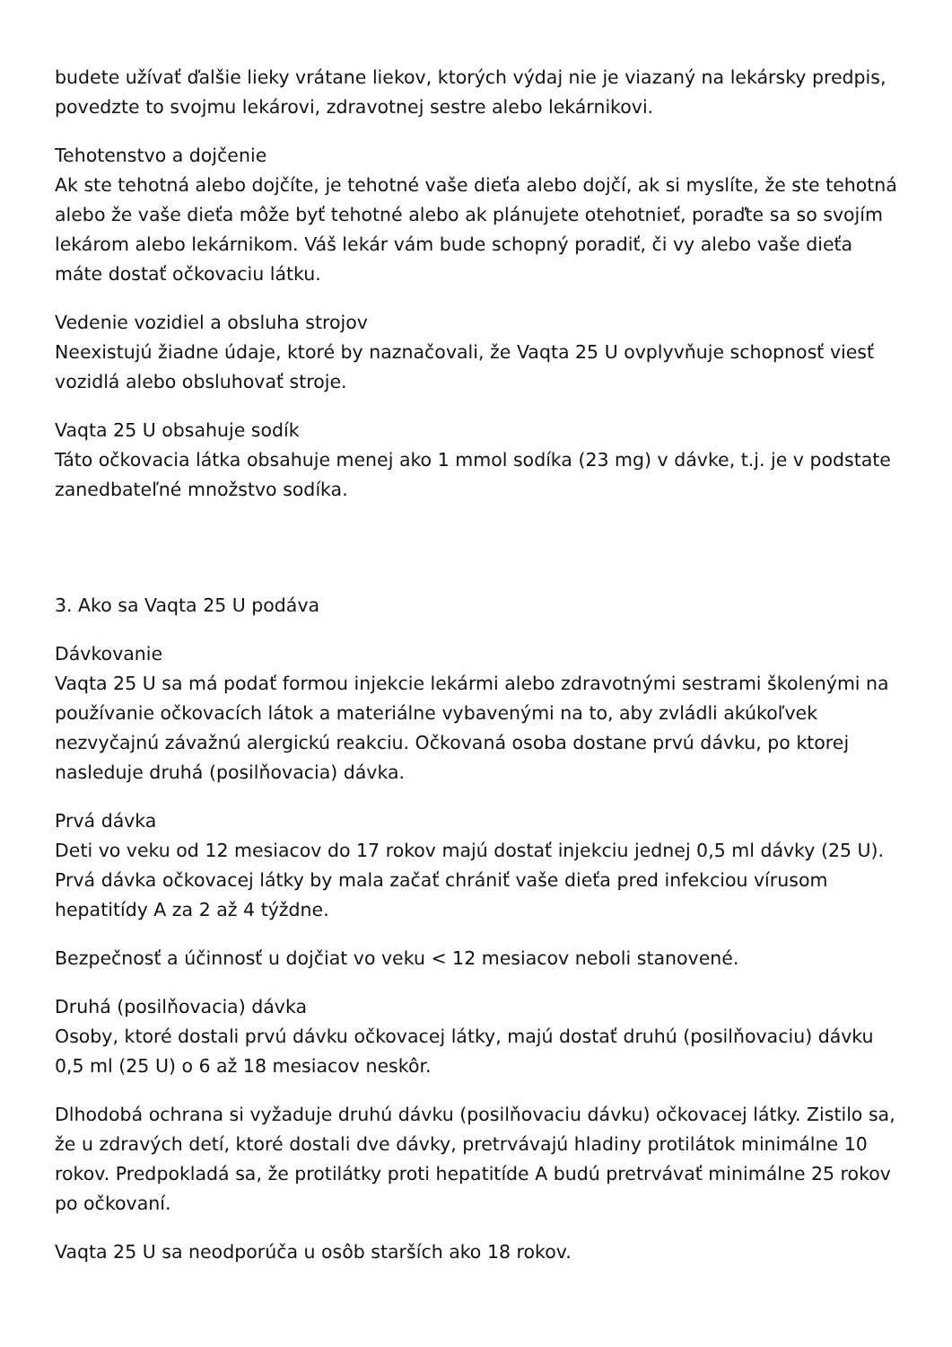budete užívať ďalšie lieky vrátane liekov, ktorých výdaj nie je viazaný na lekársky predpis, povedzte to svojmu lekárovi, zdravotnej sestre alebo lekárnikovi.
Tehotenstvo a dojčenie
Ak ste tehotná alebo dojčíte, je tehotné vaše dieťa alebo dojčí, ak si myslíte, že ste tehotná alebo že vaše dieťa môže byť tehotné alebo ak plánujete otehotnieť, poraďte sa so svojím lekárom alebo lekárnikom. Váš lekár vám bude schopný poradiť, či vy alebo vaše dieťa máte dostať očkovaciu látku.
Vedenie vozidiel a obsluha strojov
Neexistujú žiadne údaje, ktoré by naznačovali, že Vaqta 25 U ovplyvňuje schopnosť viesť vozidlá alebo obsluhovať stroje.
Vaqta 25 U obsahuje sodík
Táto očkovacia látka obsahuje menej ako 1 mmol sodíka (23 mg) v dávke, t.j. je v podstate zanedbateľné množstvo sodíka.
3. Ako sa Vaqta 25 U podáva
Dávkovanie
Vaqta 25 U sa má podať formou injekcie lekármi alebo zdravotnými sestrami školenými na používanie očkovacích látok a materiálne vybavenými na to, aby zvládli akúkoľvek nezvyčajnú závažnú alergickú reakciu. Očkovaná osoba dostane prvú dávku, po ktorej nasleduje druhá (posilňovacia) dávka.
Prvá dávka
Deti vo veku od 12 mesiacov do 17 rokov majú dostať injekciu jednej 0,5 ml dávky (25 U). Prvá dávka očkovacej látky by mala začať chrániť vaše dieťa pred infekciou vírusom hepatitídy A za 2 až 4 týždne.
Bezpečnosť a účinnosť u dojčiat vo veku < 12 mesiacov neboli stanovené.
Druhá (posilňovacia) dávka
Osoby, ktoré dostali prvú dávku očkovacej látky, majú dostať druhú (posilňovaciu) dávku 0,5 ml (25 U) o 6 až 18 mesiacov neskôr.
Dlhodobá ochrana si vyžaduje druhú dávku (posilňovaciu dávku) očkovacej látky. Zistilo sa, že u zdravých detí, ktoré dostali dve dávky, pretrvávajú hladiny protilátok minimálne 10 rokov. Predpokladá sa, že protilátky proti hepatitíde A budú pretrvávať minimálne 25 rokov po očkovaní.
Vaqta 25 U sa neodporúča u osôb starších ako 18 rokov.